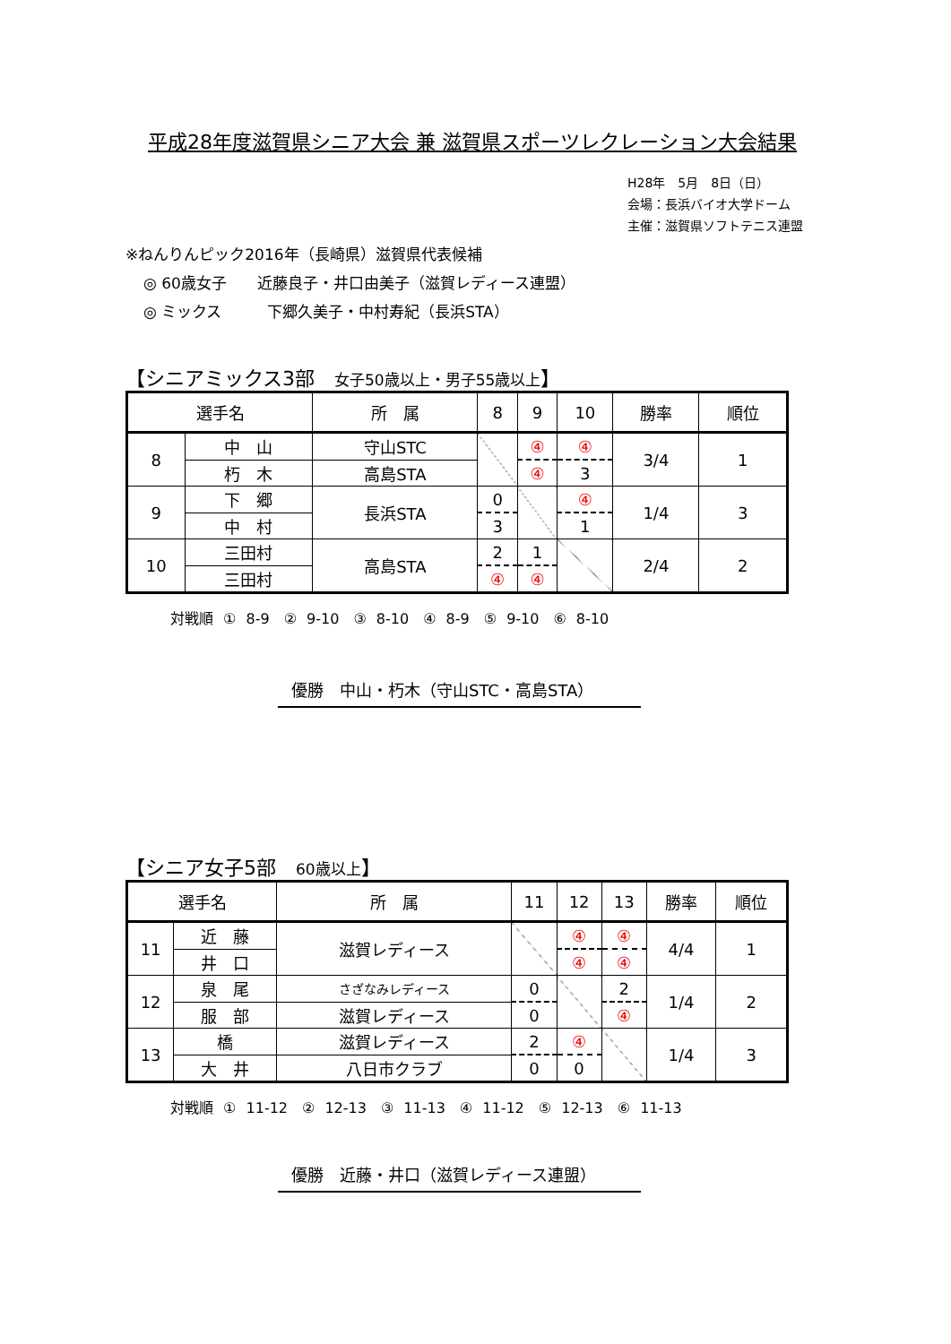平成28年度滋賀県シニア大会 兼 滋賀県スポーツレクレーション大会結果
H28年　5月　8日（日）
会場：長浜バイオ大学ドーム
主催：滋賀県ソフトテニス連盟
※ねんりんピック2016年（長崎県）滋賀県代表候補
◎ 60歳女子　　近藤良子・井口由美子（滋賀レディース連盟）
◎ ミックス　　　下郷久美子・中村寿紀（長浜STA）
【シニアミックス3部　女子50歳以上・男子55歳以上】
| 選手名 | | 所 属 | 8 | 9 | 10 | 勝率 | 順位 |
| --- | --- | --- | --- | --- | --- | --- | --- |
| 8 | 中 山 | 守山STC | | ④ | ④ | 3/4 | 1 |
| | 朽 木 | 高島STA | | ④ | 3 | | |
| 9 | 下 郷 | 長浜STA | 0 | | ④ | 1/4 | 3 |
| | 中 村 | | 3 | | 1 | | |
| 10 | 三田村 | 高島STA | 2 | 1 | | 2/4 | 2 |
| | 三田村 | | ④ | ④ | | | |
対戦順 ① 8-9　② 9-10　③ 8-10　④ 8-9　⑤ 9-10　⑥ 8-10
優勝　中山・朽木（守山STC・高島STA）
【シニア女子5部　60歳以上】
| 選手名 | | 所 属 | 11 | 12 | 13 | 勝率 | 順位 |
| --- | --- | --- | --- | --- | --- | --- | --- |
| 11 | 近 藤 | 滋賀レディース | | ④ | ④ | 4/4 | 1 |
| | 井 口 | | | ④ | ④ | | |
| 12 | 泉 尾 | さざなみレディース | 0 | | 2 | 1/4 | 2 |
| | 服 部 | 滋賀レディース | 0 | | ④ | | |
| 13 | 橋 | 滋賀レディース | 2 | ④ | | 1/4 | 3 |
| | 大 井 | 八日市クラブ | 0 | 0 | | | |
対戦順 ① 11-12　② 12-13　③ 11-13　④ 11-12　⑤ 12-13　⑥ 11-13
優勝　近藤・井口（滋賀レディース連盟）